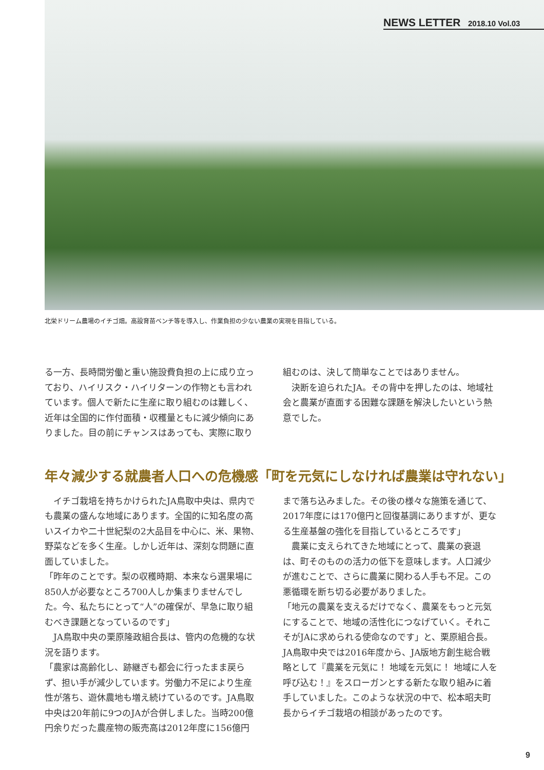NEWS LETTER 2018.10 Vol.03
北栄ドリーム農場のイチゴ畑。高設育苗ベンチ等を導入し、作業負担の少ない農業の実現を目指している。
る一方、長時間労働と重い施設費負担の上に成り立っており、ハイリスク・ハイリターンの作物とも言われています。個人で新たに生産に取り組むのは難しく、近年は全国的に作付面積・収穫量ともに減少傾向にありました。目の前にチャンスはあっても、実際に取り
組むのは、決して簡単なことではありません。
　決断を迫られたJA。その背中を押したのは、地域社会と農業が直面する困難な課題を解決したいという熱意でした。
年々減少する就農者人口への危機感「町を元気にしなければ農業は守れない」
　イチゴ栽培を持ちかけられたJA鳥取中央は、県内でも農業の盛んな地域にあります。全国的に知名度の高いスイカや二十世紀梨の2大品目を中心に、米、果物、野菜などを多く生産。しかし近年は、深刻な問題に直面していました。
「昨年のことです。梨の収穫時期、本来なら選果場に850人が必要なところ700人しか集まりませんでした。今、私たちにとって“人”の確保が、早急に取り組むべき課題となっているのです」
　JA鳥取中央の栗原隆政組合長は、管内の危機的な状況を語ります。
「農家は高齢化し、跡継ぎも都会に行ったまま戻らず、担い手が減少しています。労働力不足により生産性が落ち、遊休農地も増え続けているのです。JA鳥取中央は20年前に9つのJAが合併しました。当時200億円余りだった農産物の販売高は2012年度に156億円
まで落ち込みました。その後の様々な施策を通じて、2017年度には170億円と回復基調にありますが、更なる生産基盤の強化を目指しているところです」
　農業に支えられてきた地域にとって、農業の衰退は、町そのものの活力の低下を意味します。人口減少が進むことで、さらに農業に関わる人手も不足。この悪循環を断ち切る必要がありました。
「地元の農業を支えるだけでなく、農業をもっと元気にすることで、地域の活性化につなげていく。それこそがJAに求められる使命なのです」と、栗原組合長。JA鳥取中央では2016年度から、JA版地方創生総合戦略として『農業を元気に！ 地域を元気に！ 地域に人を呼び込む！』をスローガンとする新たな取り組みに着手していました。このような状況の中で、松本昭夫町長からイチゴ栽培の相談があったのです。
9